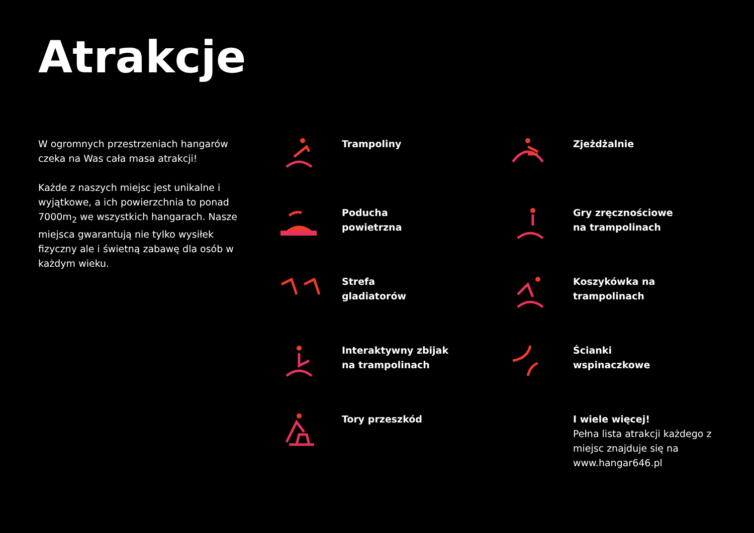Atrakcje
W ogromnych przestrzeniach hangarów czeka na Was cała masa atrakcji!
Każde z naszych miejsc jest unikalne i wyjątkowe, a ich powierzchnia to ponad 7000m<sub>2</sub> we wszystkich hangarach. Nasze miejsca gwarantują nie tylko wysiłek fizyczny ale i świetną zabawę dla osób w każdym wieku.
Trampoliny
Zjeżdżalnie
Poducha
powietrzna
Gry zręcznościowe
na trampolinach
Strefa
gladiatorów
Koszykówka na
trampolinach
Interaktywny zbijak
na trampolinach
Ścianki
wspinaczkowe
Tory przeszkód
I wiele więcej!
Pełna lista atrakcji każdego z miejsc znajduje się na www.hangar646.pl